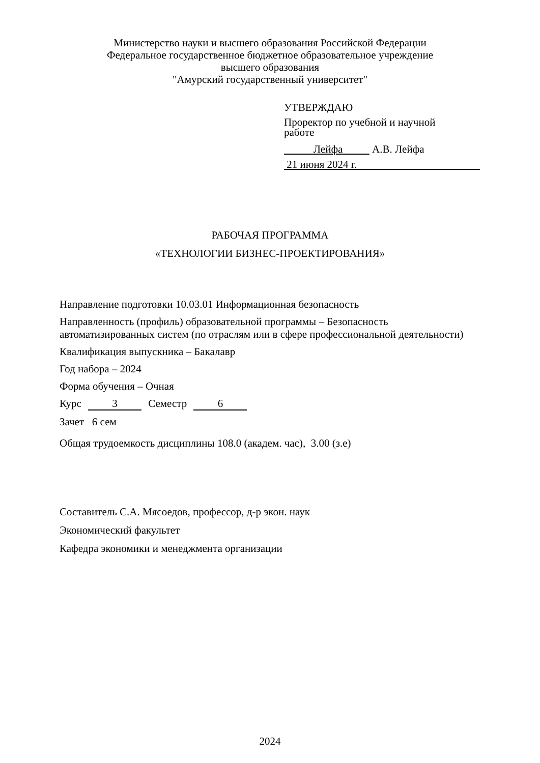Министерство науки и высшего образования Российской Федерации
Федеральное государственное бюджетное образовательное учреждение
высшего образования
"Амурский государственный университет"
УТВЕРЖДАЮ
Проректор по учебной и научной
работе
Лейфа А.В. Лейфа
21 июня 2024 г.
РАБОЧАЯ ПРОГРАММА
«ТЕХНОЛОГИИ БИЗНЕС-ПРОЕКТИРОВАНИЯ»
Направление подготовки 10.03.01 Информационная безопасность
Направленность (профиль) образовательной программы – Безопасность
автоматизированных систем (по отраслям или в сфере профессиональной деятельности)
Квалификация выпускника – Бакалавр
Год набора – 2024
Форма обучения – Очная
Курс 3 Семестр 6
Зачет 6 сем
Общая трудоемкость дисциплины 108.0 (академ. час), 3.00 (з.е)
Составитель С.А. Мясоедов, профессор, д-р экон. наук
Экономический факультет
Кафедра экономики и менеджмента организации
2024